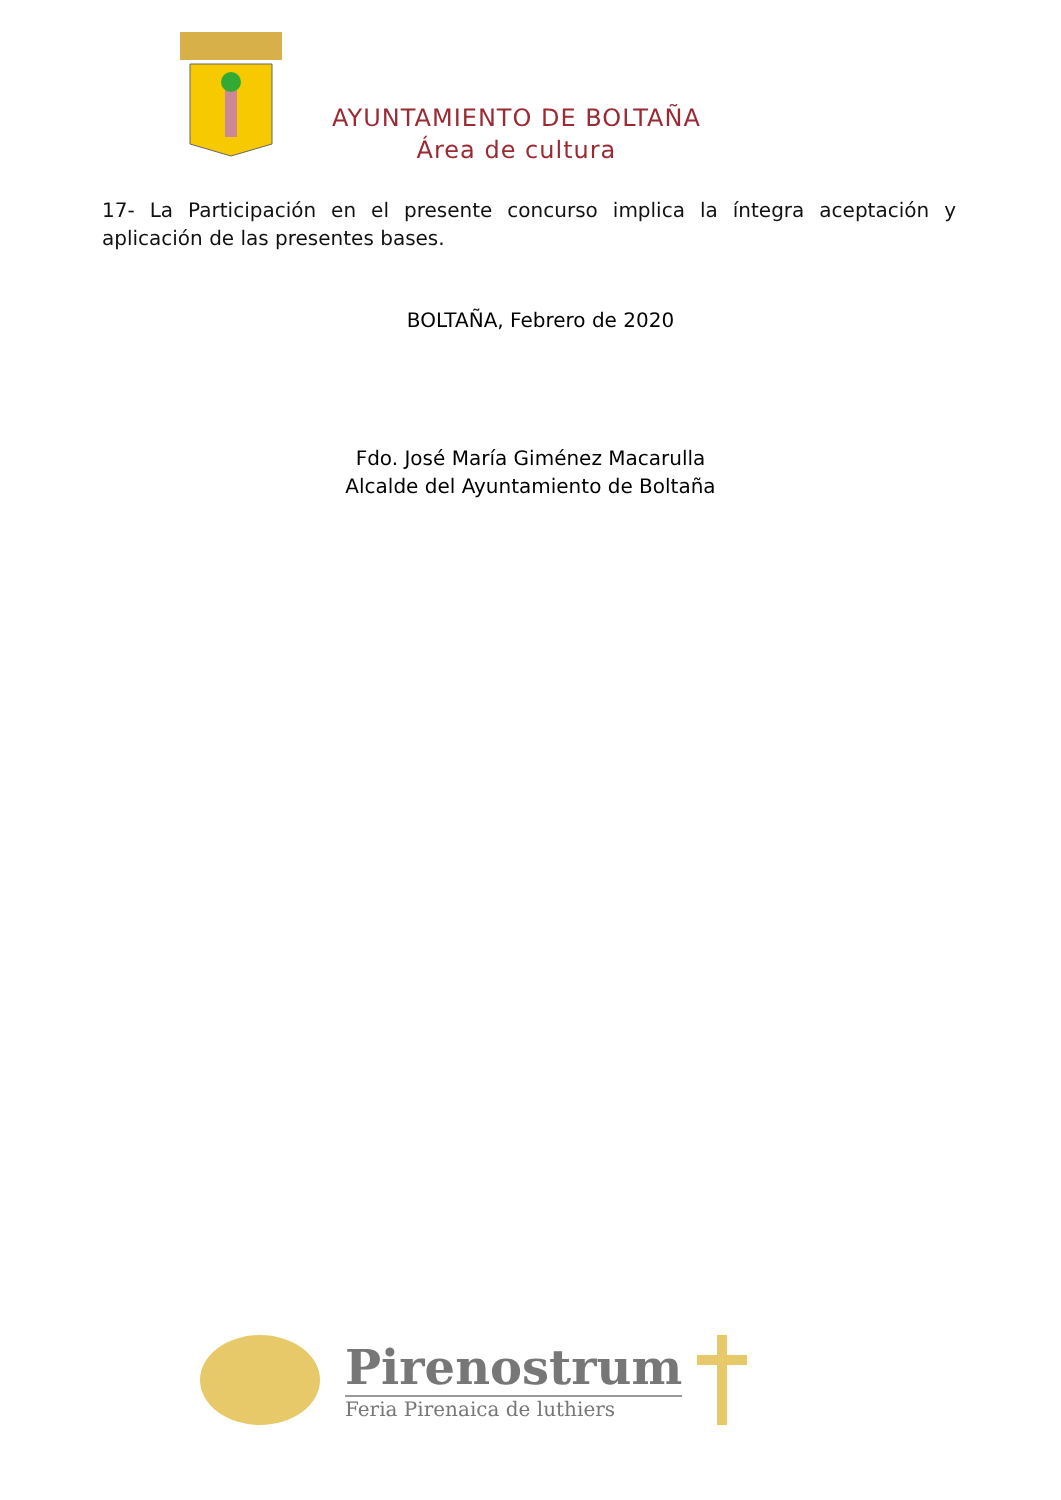AYUNTAMIENTO DE BOLTAÑA
Área de cultura
17- La Participación en el presente concurso implica la íntegra aceptación y aplicación de las presentes bases.
BOLTAÑA, Febrero de 2020
Fdo. José María Giménez Macarulla
Alcalde del Ayuntamiento de Boltaña
Pirenostrum
Feria Pirenaica de luthiers